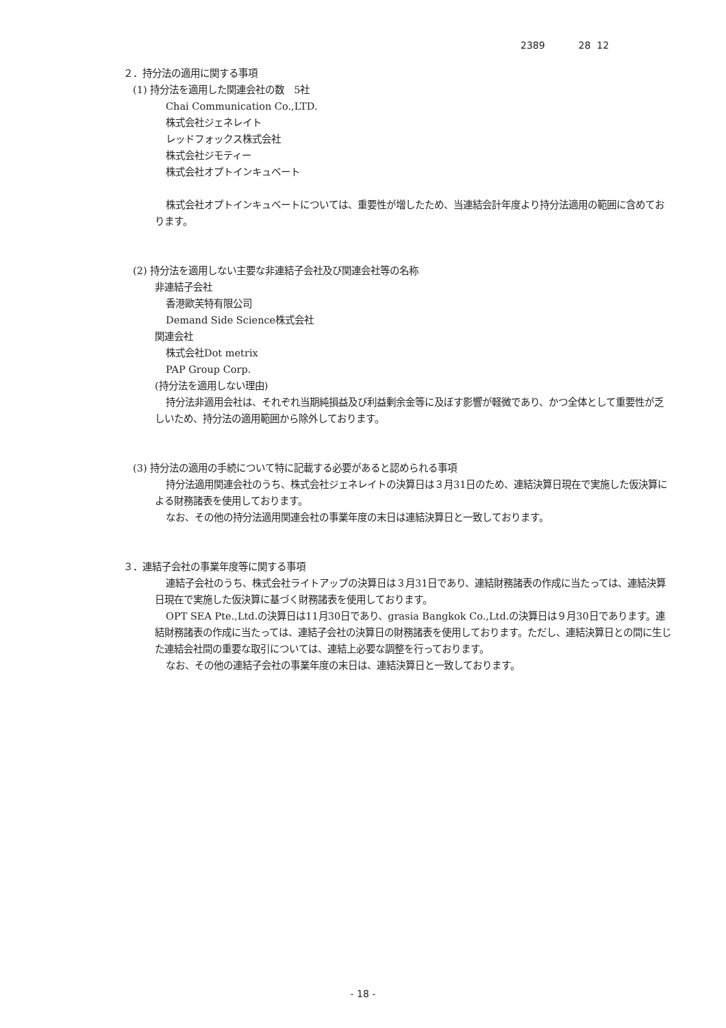2389 28 12
２．持分法の適用に関する事項
(1) 持分法を適用した関連会社の数　5社
Chai Communication Co.,LTD.
株式会社ジェネレイト
レッドフォックス株式会社
株式会社ジモティー
株式会社オプトインキュベート
株式会社オプトインキュベートについては、重要性が増したため、当連結会計年度より持分法適用の範囲に含めております。
(2) 持分法を適用しない主要な非連結子会社及び関連会社等の名称
非連結子会社
香港歐芙特有限公司
Demand Side Science株式会社
関連会社
株式会社Dot metrix
PAP Group Corp.
(持分法を適用しない理由)
持分法非適用会社は、それぞれ当期純損益及び利益剰余金等に及ぼす影響が軽微であり、かつ全体として重要性が乏しいため、持分法の適用範囲から除外しております。
(3) 持分法の適用の手続について特に記載する必要があると認められる事項
持分法適用関連会社のうち、株式会社ジェネレイトの決算日は３月31日のため、連結決算日現在で実施した仮決算による財務諸表を使用しております。
なお、その他の持分法適用関連会社の事業年度の末日は連結決算日と一致しております。
３．連結子会社の事業年度等に関する事項
連結子会社のうち、株式会社ライトアップの決算日は３月31日であり、連結財務諸表の作成に当たっては、連結決算日現在で実施した仮決算に基づく財務諸表を使用しております。
OPT SEA Pte.,Ltd.の決算日は11月30日であり、grasia Bangkok Co.,Ltd.の決算日は９月30日であります。連結財務諸表の作成に当たっては、連結子会社の決算日の財務諸表を使用しております。ただし、連結決算日との間に生じた連結会社間の重要な取引については、連結上必要な調整を行っております。
なお、その他の連結子会社の事業年度の末日は、連結決算日と一致しております。
- 18 -